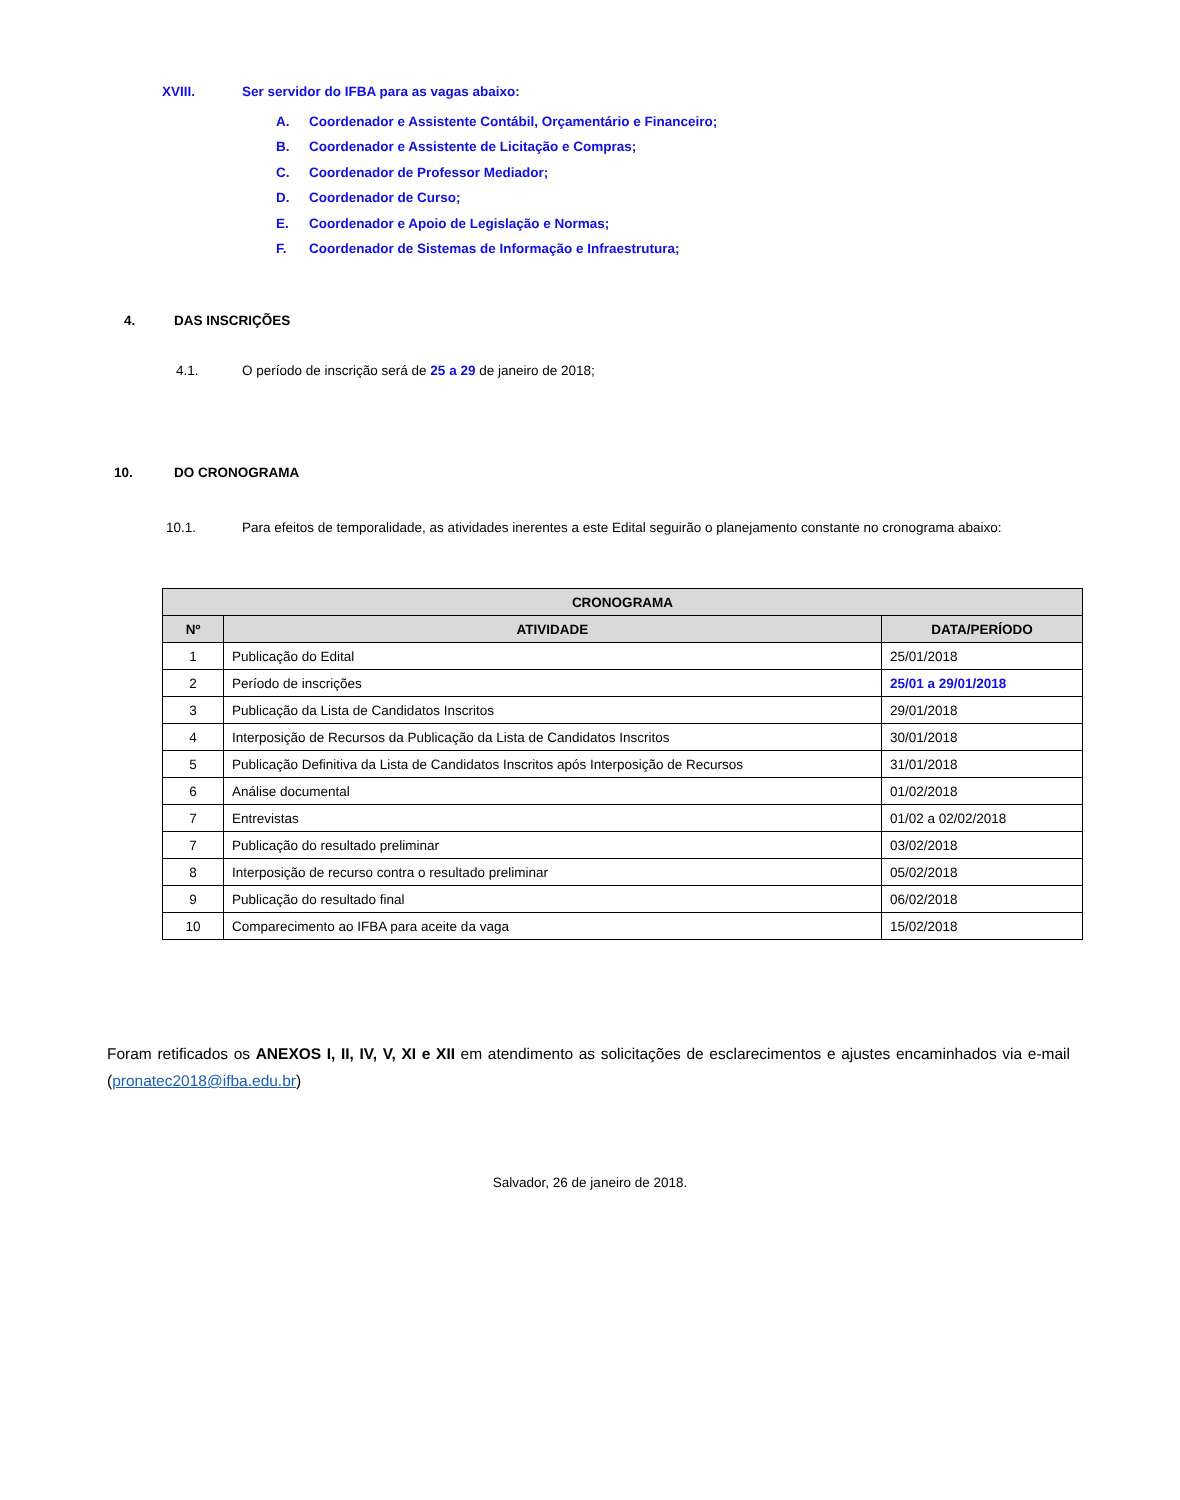XVIII. Ser servidor do IFBA para as vagas abaixo:
A. Coordenador e Assistente Contábil, Orçamentário e Financeiro;
B. Coordenador e Assistente de Licitação e Compras;
C. Coordenador de Professor Mediador;
D. Coordenador de Curso;
E. Coordenador e Apoio de Legislação e Normas;
F. Coordenador de Sistemas de Informação e Infraestrutura;
4. DAS INSCRIÇÕES
4.1. O período de inscrição será de 25 a 29 de janeiro de 2018;
10. DO CRONOGRAMA
10.1. Para efeitos de temporalidade, as atividades inerentes a este Edital seguirão o planejamento constante no cronograma abaixo:
| CRONOGRAMA | | |
| --- | --- | --- |
| Nº | ATIVIDADE | DATA/PERÍODO |
| 1 | Publicação do Edital | 25/01/2018 |
| 2 | Período de inscrições | 25/01 a 29/01/2018 |
| 3 | Publicação da Lista de Candidatos Inscritos | 29/01/2018 |
| 4 | Interposição de Recursos da Publicação da Lista de Candidatos Inscritos | 30/01/2018 |
| 5 | Publicação Definitiva da Lista de Candidatos Inscritos após Interposição de Recursos | 31/01/2018 |
| 6 | Análise documental | 01/02/2018 |
| 7 | Entrevistas | 01/02 a 02/02/2018 |
| 7 | Publicação do resultado preliminar | 03/02/2018 |
| 8 | Interposição de recurso contra o resultado preliminar | 05/02/2018 |
| 9 | Publicação do resultado final | 06/02/2018 |
| 10 | Comparecimento ao IFBA para aceite da vaga | 15/02/2018 |
Foram retificados os ANEXOS I, II, IV, V, XI e XII em atendimento as solicitações de esclarecimentos e ajustes encaminhados via e-mail (pronatec2018@ifba.edu.br)
Salvador, 26 de janeiro de 2018.